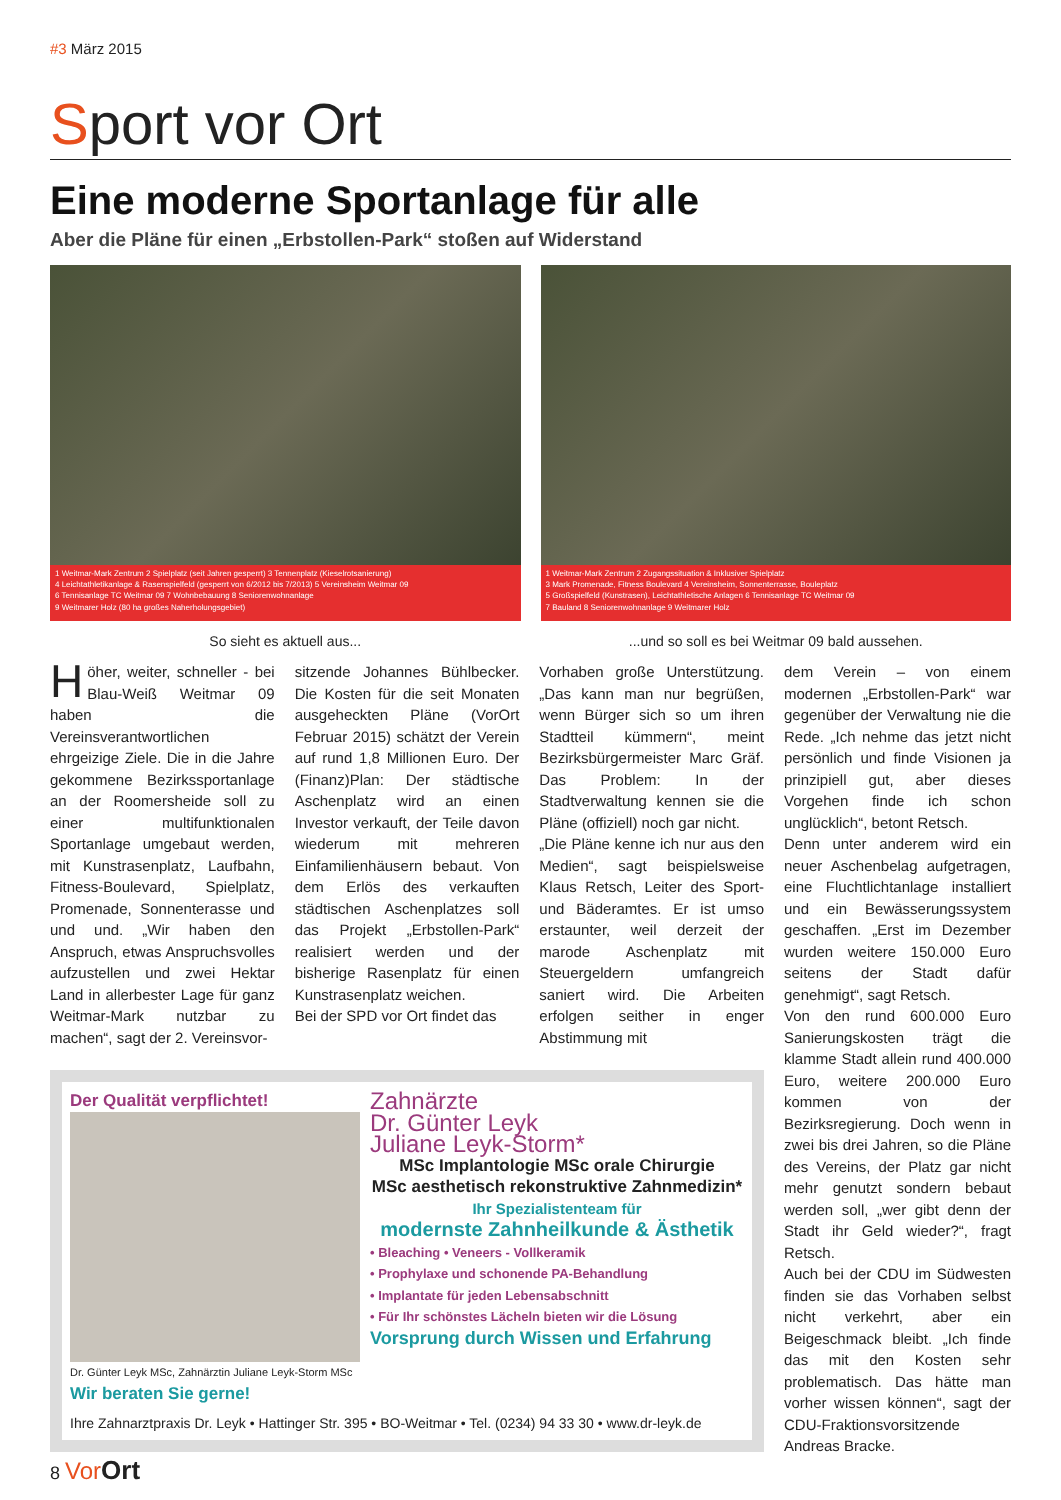#3 März 2015
Sport vor Ort
Eine moderne Sportanlage für alle
Aber die Pläne für einen „Erbstollen-Park“ stoßen auf Widerstand
1 Weitmar-Mark Zentrum 2 Spielplatz (seit Jahren gesperrt) 3 Tennenplatz (Kieselrotsanierung)
4 Leichtathletikanlage & Rasenspielfeld (gesperrt von 6/2012 bis 7/2013) 5 Vereinsheim Weitmar 09
6 Tennisanlage TC Weitmar 09 7 Wohnbebauung 8 Seniorenwohnanlage
9 Weitmarer Holz (80 ha großes Naherholungsgebiet)
So sieht es aktuell aus...
1 Weitmar-Mark Zentrum 2 Zugangssituation & Inklusiver Spielplatz
3 Mark Promenade, Fitness Boulevard 4 Vereinsheim, Sonnenterrasse, Bouleplatz
5 Großspielfeld (Kunstrasen), Leichtathletische Anlagen 6 Tennisanlage TC Weitmar 09
7 Bauland 8 Seniorenwohnanlage 9 Weitmarer Holz
...und so soll es bei Weitmar 09 bald aussehen.
Höher, weiter, schneller - bei Blau-Weiß Weitmar 09 haben die Vereinsverantwortlichen ehrgeizige Ziele. Die in die Jahre gekommene Bezirkssportanlage an der Roomersheide soll zu einer multifunktionalen Sportanlage umgebaut werden, mit Kunstrasenplatz, Laufbahn, Fitness-Boulevard, Spielplatz, Promenade, Sonnenterasse und und und. „Wir haben den Anspruch, etwas Anspruchsvolles aufzustellen und zwei Hektar Land in allerbester Lage für ganz Weitmar-Mark nutzbar zu machen“, sagt der 2. Vereinsvor-
sitzende Johannes Bühlbecker. Die Kosten für die seit Monaten ausgeheckten Pläne (VorOrt Februar 2015) schätzt der Verein auf rund 1,8 Millionen Euro. Der (Finanz)Plan: Der städtische Aschenplatz wird an einen Investor verkauft, der Teile davon wiederum mit mehreren Einfamilienhäusern bebaut. Von dem Erlös des verkauften städtischen Aschenplatzes soll das Projekt „Erbstollen-Park“ realisiert werden und der bisherige Rasenplatz für einen Kunstrasenplatz weichen.
Bei der SPD vor Ort findet das
Vorhaben große Unterstützung. „Das kann man nur begrüßen, wenn Bürger sich so um ihren Stadtteil kümmern“, meint Bezirksbürgermeister Marc Gräf. Das Problem: In der Stadtverwaltung kennen sie die Pläne (offiziell) noch gar nicht.
„Die Pläne kenne ich nur aus den Medien“, sagt beispielsweise Klaus Retsch, Leiter des Sport- und Bäderamtes. Er ist umso erstaunter, weil derzeit der marode Aschenplatz mit Steuergeldern umfangreich saniert wird. Die Arbeiten erfolgen seither in enger Abstimmung mit
Der Qualität verpflichtet!
Dr. Günter Leyk MSc, Zahnärztin Juliane Leyk-Storm MSc
Wir beraten Sie gerne!
Zahnärzte
Dr. Günter Leyk
Juliane Leyk-Storm*
MSc Implantologie MSc orale Chirurgie
MSc aesthetisch rekonstruktive Zahnmedizin*
Ihr Spezialistenteam für
modernste Zahnheilkunde & Ästhetik
• Bleaching • Veneers - Vollkeramik
• Prophylaxe und schonende PA-Behandlung
• Implantate für jeden Lebensabschnitt
• Für Ihr schönstes Lächeln bieten wir die Lösung
Vorsprung durch Wissen und Erfahrung
Ihre Zahnarztpraxis Dr. Leyk • Hattinger Str. 395 • BO-Weitmar • Tel. (0234) 94 33 30 • www.dr-leyk.de
dem Verein – von einem modernen „Erbstollen-Park“ war gegenüber der Verwaltung nie die Rede. „Ich nehme das jetzt nicht persönlich und finde Visionen ja prinzipiell gut, aber dieses Vorgehen finde ich schon unglücklich“, betont Retsch.
Denn unter anderem wird ein neuer Aschenbelag aufgetragen, eine Fluchtlichtanlage installiert und ein Bewässerungssystem geschaffen. „Erst im Dezember wurden weitere 150.000 Euro seitens der Stadt dafür genehmigt“, sagt Retsch.
Von den rund 600.000 Euro Sanierungskosten trägt die klamme Stadt allein rund 400.000 Euro, weitere 200.000 Euro kommen von der Bezirksregierung. Doch wenn in zwei bis drei Jahren, so die Pläne des Vereins, der Platz gar nicht mehr genutzt sondern bebaut werden soll, „wer gibt denn der Stadt ihr Geld wieder?“, fragt Retsch.
Auch bei der CDU im Südwesten finden sie das Vorhaben selbst nicht verkehrt, aber ein Beigeschmack bleibt. „Ich finde das mit den Kosten sehr problematisch. Das hätte man vorher wissen können“, sagt der CDU-Fraktionsvorsitzende Andreas Bracke.
8 Vor Ort